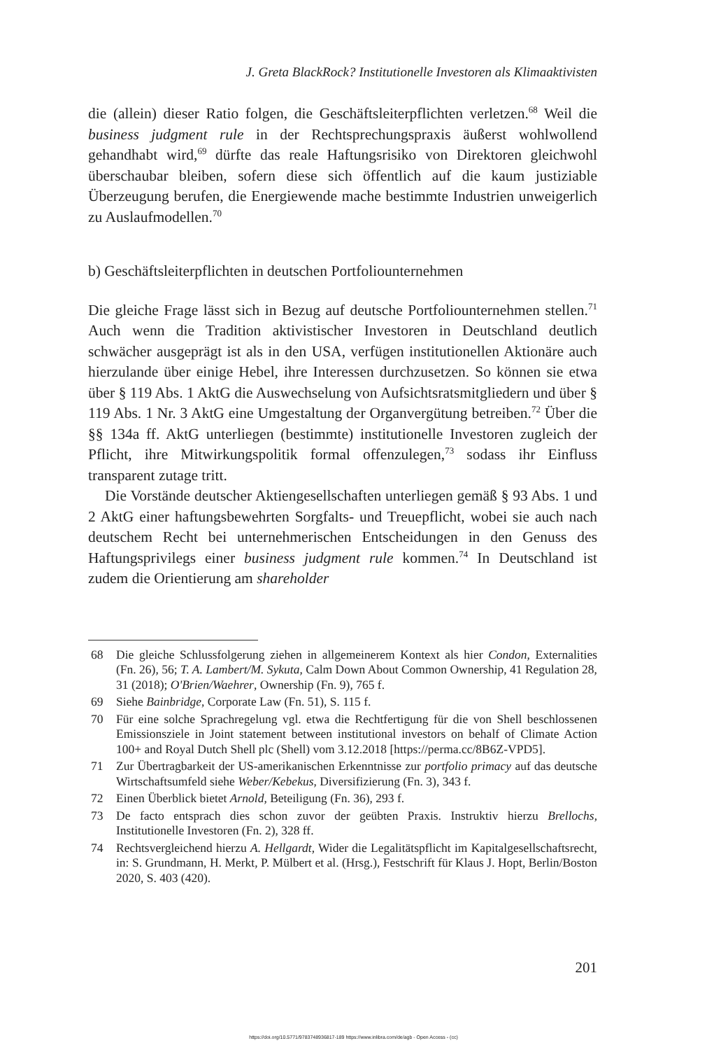J. Greta BlackRock? Institutionelle Investoren als Klimaaktivisten
die (allein) dieser Ratio folgen, die Geschäftsleiterpflichten verletzen.<sup>68</sup> Weil die business judgment rule in der Rechtsprechungspraxis äußerst wohlwollend gehandhabt wird,<sup>69</sup> dürfte das reale Haftungsrisiko von Direktoren gleichwohl überschaubar bleiben, sofern diese sich öffentlich auf die kaum justiziable Überzeugung berufen, die Energiewende mache bestimmte Industrien unweigerlich zu Auslaufmodellen.<sup>70</sup>
b) Geschäftsleiterpflichten in deutschen Portfoliounternehmen
Die gleiche Frage lässt sich in Bezug auf deutsche Portfoliounternehmen stellen.<sup>71</sup> Auch wenn die Tradition aktivistischer Investoren in Deutschland deutlich schwächer ausgeprägt ist als in den USA, verfügen institutionellen Aktionäre auch hierzulande über einige Hebel, ihre Interessen durchzusetzen. So können sie etwa über § 119 Abs. 1 AktG die Auswechselung von Aufsichtsratsmitgliedern und über § 119 Abs. 1 Nr. 3 AktG eine Umgestaltung der Organvergütung betreiben.<sup>72</sup> Über die §§ 134a ff. AktG unterliegen (bestimmte) institutionelle Investoren zugleich der Pflicht, ihre Mitwirkungspolitik formal offenzulegen,<sup>73</sup> sodass ihr Einfluss transparent zutage tritt.
Die Vorstände deutscher Aktiengesellschaften unterliegen gemäß § 93 Abs. 1 und 2 AktG einer haftungsbewehrten Sorgfalts- und Treuepflicht, wobei sie auch nach deutschem Recht bei unternehmerischen Entscheidungen in den Genuss des Haftungsprivilegs einer business judgment rule kommen.<sup>74</sup> In Deutschland ist zudem die Orientierung am shareholder
68 Die gleiche Schlussfolgerung ziehen in allgemeinerem Kontext als hier Condon, Externalities (Fn. 26), 56; T. A. Lambert/M. Sykuta, Calm Down About Common Ownership, 41 Regulation 28, 31 (2018); O'Brien/Waehrer, Ownership (Fn. 9), 765 f.
69 Siehe Bainbridge, Corporate Law (Fn. 51), S. 115 f.
70 Für eine solche Sprachregelung vgl. etwa die Rechtfertigung für die von Shell beschlossenen Emissionsziele in Joint statement between institutional investors on behalf of Climate Action 100+ and Royal Dutch Shell plc (Shell) vom 3.12.2018 [https://perma.cc/8B6Z-VPD5].
71 Zur Übertragbarkeit der US-amerikanischen Erkenntnisse zur portfolio primacy auf das deutsche Wirtschaftsumfeld siehe Weber/Kebekus, Diversifizierung (Fn. 3), 343 f.
72 Einen Überblick bietet Arnold, Beteiligung (Fn. 36), 293 f.
73 De facto entsprach dies schon zuvor der geübten Praxis. Instruktiv hierzu Brellochs, Institutionelle Investoren (Fn. 2), 328 ff.
74 Rechtsvergleichend hierzu A. Hellgardt, Wider die Legalitätspflicht im Kapitalgesellschaftsrecht, in: S. Grundmann, H. Merkt, P. Mülbert et al. (Hrsg.), Festschrift für Klaus J. Hopt, Berlin/Boston 2020, S. 403 (420).
201
https://doi.org/10.5771/9783748936817-189 https://www.inlibra.com/de/agb - Open Access - (cc)